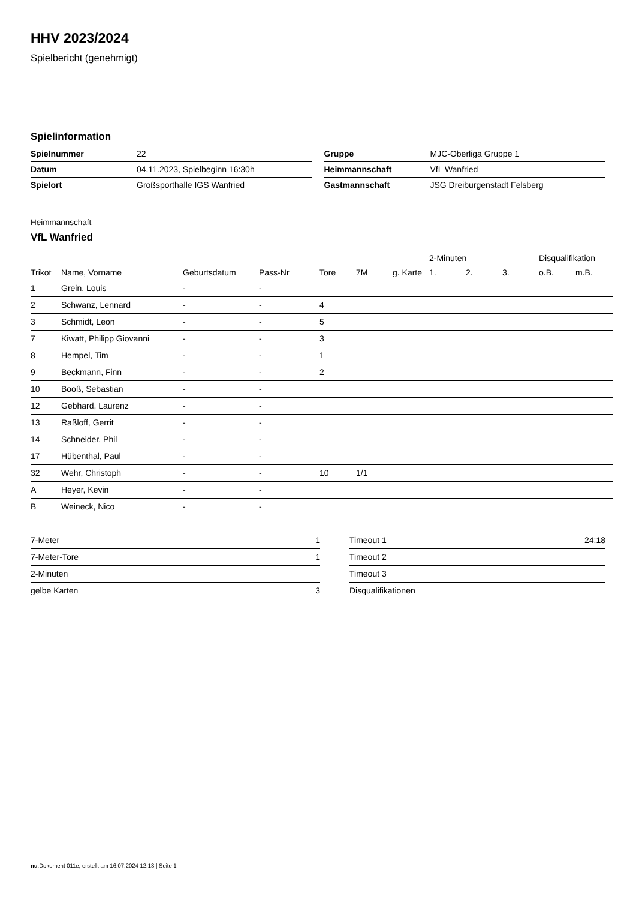HHV 2023/2024
Spielbericht (genehmigt)
Spielinformation
| Spielnummer | 22 |
| Datum | 04.11.2023, Spielbeginn 16:30h |
| Spielort | Großsporthalle IGS Wanfried |
| Gruppe | MJC-Oberliga Gruppe 1 |
| Heimmannschaft | VfL Wanfried |
| Gastmannschaft | JSG Dreiburgenstadt Felsberg |
Heimmannschaft
VfL Wanfried
| | | | | | | | 2-Minuten | | | Disqualifikation | |
| --- | --- | --- | --- | --- | --- | --- | --- | --- | --- | --- | --- |
| Trikot | Name, Vorname | Geburtsdatum | Pass-Nr | Tore | 7M | g. Karte | 1. | 2. | 3. | o.B. | m.B. |
| 1 | Grein, Louis | - | - | | | | | | | | |
| 2 | Schwanz, Lennard | - | - | 4 | | | | | | | |
| 3 | Schmidt, Leon | - | - | 5 | | | | | | | |
| 7 | Kiwatt, Philipp Giovanni | - | - | 3 | | | | | | | |
| 8 | Hempel, Tim | - | - | 1 | | | | | | | |
| 9 | Beckmann, Finn | - | - | 2 | | | | | | | |
| 10 | Booß, Sebastian | - | - | | | | | | | | |
| 12 | Gebhard, Laurenz | - | - | | | | | | | | |
| 13 | Raßloff, Gerrit | - | - | | | | | | | | |
| 14 | Schneider, Phil | - | - | | | | | | | | |
| 17 | Hübenthal, Paul | - | - | | | | | | | | |
| 32 | Wehr, Christoph | - | - | 10 | 1/1 | | | | | | |
| A | Heyer, Kevin | - | - | | | | | | | | |
| B | Weineck, Nico | - | - | | | | | | | | |
| 7-Meter | 1 |
| 7-Meter-Tore | 1 |
| 2-Minuten | |
| gelbe Karten | 3 |
| Timeout 1 | 24:18 |
| Timeout 2 | |
| Timeout 3 | |
| Disqualifikationen | |
nu.Dokument 011e, erstellt am 16.07.2024 12:13 | Seite 1